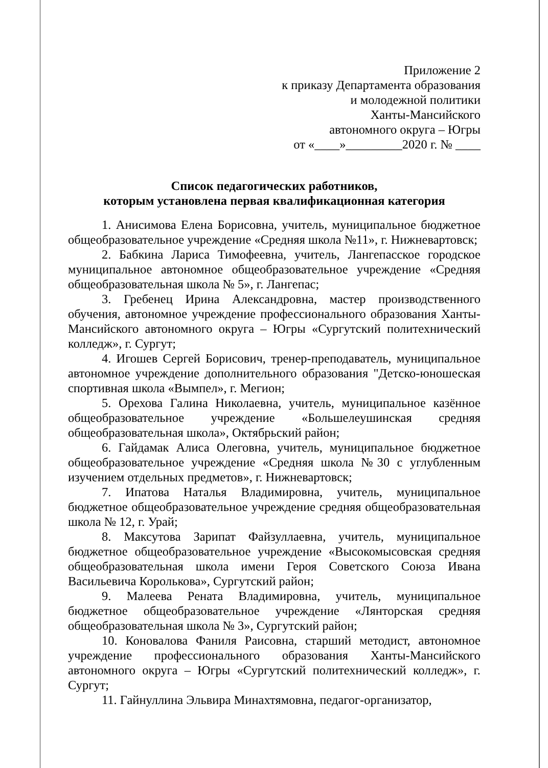Приложение 2
к приказу Департамента образования
и молодежной политики
Ханты-Мансийского
автономного округа – Югры
от «____»_________2020 г. № ____
Список педагогических работников,
которым установлена первая квалификационная категория
1. Анисимова Елена Борисовна, учитель, муниципальное бюджетное общеобразовательное учреждение «Средняя школа №11», г. Нижневартовск;
2. Бабкина Лариса Тимофеевна, учитель, Лангепасское городское муниципальное автономное общеобразовательное учреждение «Средняя общеобразовательная школа № 5», г. Лангепас;
3. Гребенец Ирина Александровна, мастер производственного обучения, автономное учреждение профессионального образования Ханты-Мансийского автономного округа – Югры «Сургутский политехнический колледж», г. Сургут;
4. Игошев Сергей Борисович, тренер-преподаватель, муниципальное автономное учреждение дополнительного образования "Детско-юношеская спортивная школа «Вымпел», г. Мегион;
5. Орехова Галина Николаевна, учитель, муниципальное казённое общеобразовательное учреждение «Большелеушинская средняя общеобразовательная школа», Октябрьский район;
6. Гайдамак Алиса Олеговна, учитель, муниципальное бюджетное общеобразовательное учреждение «Средняя школа №30 с углубленным изучением отдельных предметов», г. Нижневартовск;
7. Ипатова Наталья Владимировна, учитель, муниципальное бюджетное общеобразовательное учреждение средняя общеобразовательная школа № 12, г. Урай;
8. Максутова Зарипат Файзуллаевна, учитель, муниципальное бюджетное общеобразовательное учреждение «Высокомысовская средняя общеобразовательная школа имени Героя Советского Союза Ивана Васильевича Королькова», Сургутский район;
9. Малеева Рената Владимировна, учитель, муниципальное бюджетное общеобразовательное учреждение «Лянторская средняя общеобразовательная школа № 3», Сургутский район;
10. Коновалова Фаниля Раисовна, старший методист, автономное учреждение профессионального образования Ханты-Мансийского автономного округа – Югры «Сургутский политехнический колледж», г. Сургут;
11. Гайнуллина Эльвира Минахтямовна, педагог-организатор,